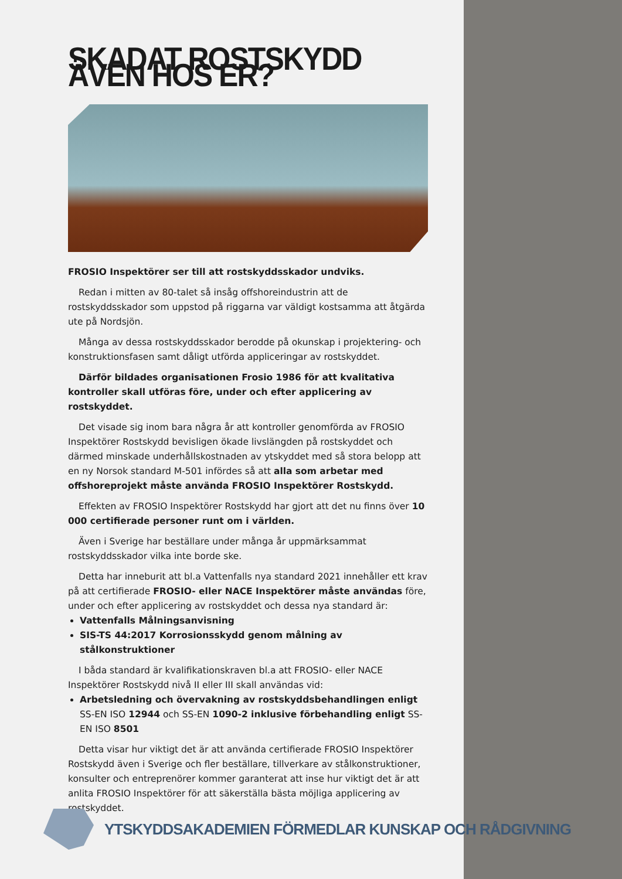SKADAT ROSTSKYDD ÄVEN HOS ER?
FROSIO Inspektörer ser till att rostskyddsskador undviks.
Redan i mitten av 80-talet så insåg offshoreindustrin att de rostskyddsskador som uppstod på riggarna var väldigt kostsamma att åtgärda ute på Nordsjön.
Många av dessa rostskyddsskador berodde på okunskap i projektering- och konstruktionsfasen samt dåligt utförda appliceringar av rostskyddet.
Därför bildades organisationen Frosio 1986 för att kvalitativa kontroller skall utföras före, under och efter applicering av rostskyddet.
Det visade sig inom bara några år att kontroller genomförda av FROSIO Inspektörer Rostskydd bevisligen ökade livslängden på rostskyddet och därmed minskade underhållskostnaden av ytskyddet med så stora belopp att en ny Norsok standard M-501 infördes så att alla som arbetar med offshoreprojekt måste använda FROSIO Inspektörer Rostskydd.
Effekten av FROSIO Inspektörer Rostskydd har gjort att det nu finns över 10 000 certifierade personer runt om i världen.
Även i Sverige har beställare under många år uppmärksammat rostskyddsskador vilka inte borde ske.
Detta har inneburit att bl.a Vattenfalls nya standard 2021 innehåller ett krav på att certifierade FROSIO- eller NACE Inspektörer måste användas före, under och efter applicering av rostskyddet och dessa nya standard är:
Vattenfalls Målningsanvisning
SIS-TS 44:2017 Korrosionsskydd genom målning av stålkonstruktioner
I båda standard är kvalifikationskraven bl.a att FROSIO- eller NACE Inspektörer Rostskydd nivå II eller III skall användas vid:
Arbetsledning och övervakning av rostskyddsbehandlingen enligt SS-EN ISO 12944 och SS-EN 1090-2 inklusive förbehandling enligt SS-EN ISO 8501
Detta visar hur viktigt det är att använda certifierade FROSIO Inspektörer Rostskydd även i Sverige och fler beställare, tillverkare av stålkonstruktioner, konsulter och entreprenörer kommer garanterat att inse hur viktigt det är att anlita FROSIO Inspektörer för att säkerställa bästa möjliga applicering av rostskyddet.
YTSKYDDSAKADEMIEN FÖRMEDLAR KUNSKAP OCH RÅDGIVNING